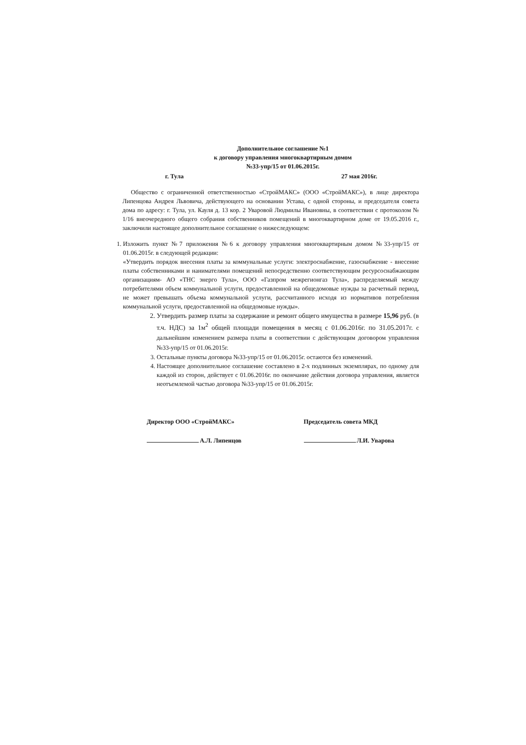Дополнительное соглашение №1
к договору управления многоквартирным домом
№33-упр/15 от 01.06.2015г.
г. Тула 27 мая 2016г.
Общество с ограниченной ответственностью «СтройМАКС» (ООО «СтройМАКС»), в лице директора Липенцова Андрея Львовича, действующего на основании Устава, с одной стороны, и председателя совета дома по адресу: г. Тула, ул. Кауля д. 13 кор. 2 Уваровой Людмилы Ивановны, в соответствии с протоколом № 1/16 внеочередного общего собрания собственников помещений в многоквартирном доме от 19.05.2016 г., заключили настоящее дополнительное соглашение о нижеследующем:
1. Изложить пункт №7 приложения №6 к договору управления многоквартирным домом №33-упр/15 от 01.06.2015г. в следующей редакции:
«Утвердить порядок внесения платы за коммунальные услуги: электроснабжение, газоснабжение - внесение платы собственниками и нанимателями помещений непосредственно соответствующим ресурсоснабжающим организациям- АО «ТНС энерго Тула», ООО «Газпром межрегионгаз Тула», распределяемый между потребителями объем коммунальной услуги, предоставленной на общедомовые нужды за расчетный период, не может превышать объема коммунальной услуги, рассчитанного исходя из нормативов потребления коммунальной услуги, предоставленной на общедомовые нужды».
2. Утвердить размер платы за содержание и ремонт общего имущества в размере 15,96 руб. (в т.ч. НДС) за 1м<sup>2</sup> общей площади помещения в месяц с 01.06.2016г. по 31.05.2017г. с дальнейшим изменением размера платы в соответствии с действующим договором управления №33-упр/15 от 01.06.2015г.
3. Остальные пункты договора №33-упр/15 от 01.06.2015г. остаются без изменений.
4. Настоящее дополнительное соглашение составлено в 2-х подлинных экземплярах, по одному для каждой из сторон, действует с 01.06.2016г. по окончание действия договора управления, является неотъемлемой частью договора №33-упр/15 от 01.06.2015г.
Директор ООО «СтройМАКС»
А.Л. Липенцов
Председатель совета МКД
Л.И. Уварова